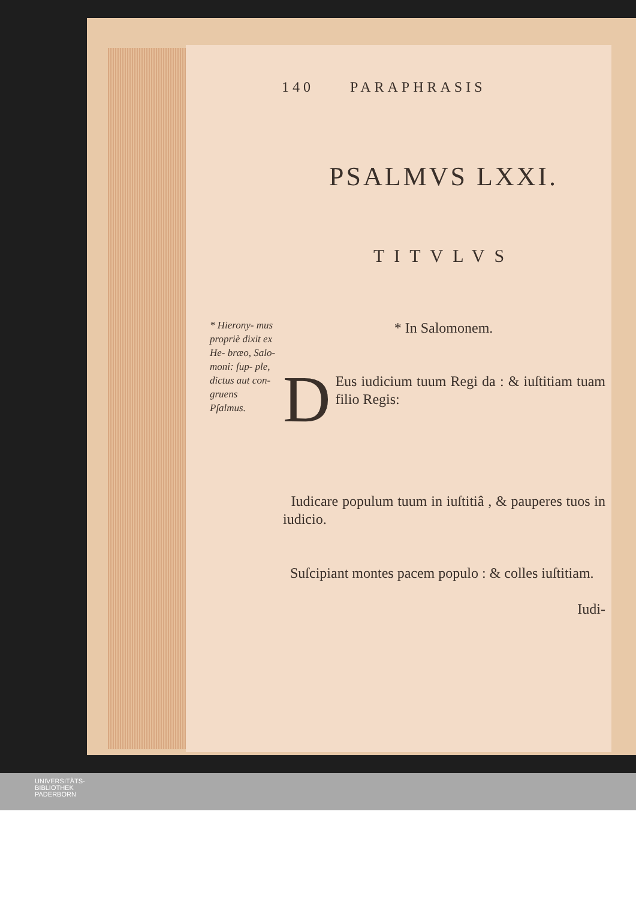140 PARAPHRASIS
PSALMVS LXXI.
TITVLVS
* In Salomonem.
* Hierony- mus propriè dixit ex He- bræo, Salo- moni: ſup- ple, dictus aut con- gruens Pſalmus.
DEus iudicium tuum Regi da : & iuſtitiam tuam filio Regis:
Iudicare populum tuum in iuſtitiâ , & pauperes tuos in iudicio.
Suſcipiant montes pacem populo : & colles iuſtitiam.
Iudi-
UNIVERSITÄTS-
BIBLIOTHEK
PADERBORN